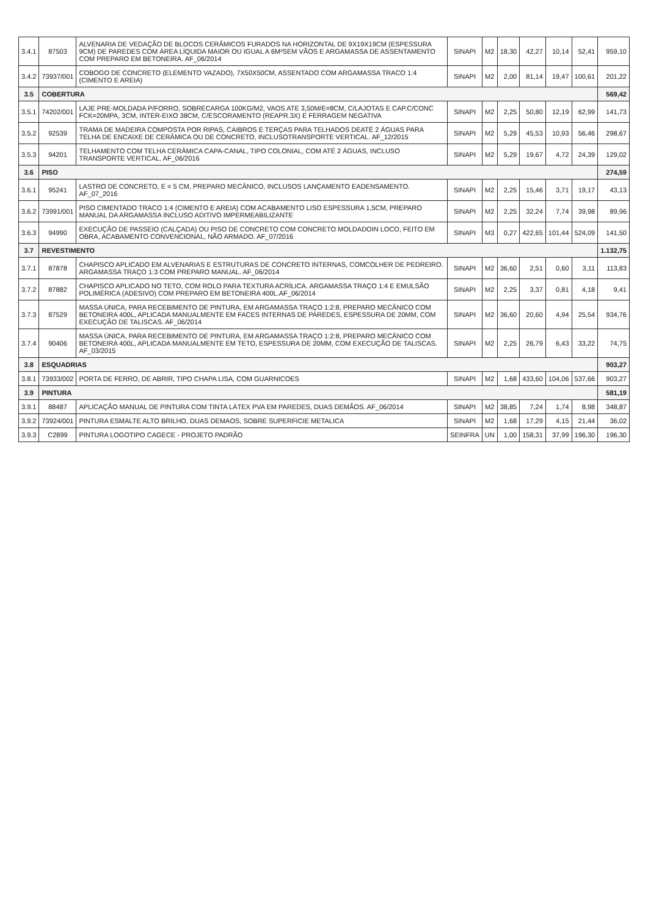| 3.4.1 | 87503 | ALVENARIA DE VEDAÇÃO DE BLOCOS CERÂMICOS FURADOS NA HORIZONTAL DE 9X19X19CM (ESPESSURA 9CM) DE PAREDES COM ÁREA LÍQUIDA MAIOR OU IGUAL A 6M²SEM VÃOS E ARGAMASSA DE ASSENTAMENTO COM PREPARO EM BETONEIRA. AF_06/2014 | SINAPI | M2 | 18,30 | 42,27 | 10,14 | 52,41 | 959,10 |
| 3.4.2 | 73937/001 | COBOGO DE CONCRETO (ELEMENTO VAZADO), 7X50X50CM, ASSENTADO COM ARGAMASSA TRACO 1:4 (CIMENTO E AREIA) | SINAPI | M2 | 2,00 | 81,14 | 19,47 | 100,61 | 201,22 |
| 3.5 | COBERTURA | | | | | | | | 569,42 |
| 3.5.1 | 74202/001 | LAJE PRE-MOLDADA P/FORRO, SOBRECARGA 100KG/M2, VAOS ATE 3,50M/E=8CM, C/LAJOTAS E CAP.C/CONC FCK=20MPA, 3CM, INTER-EIXO 38CM, C/ESCORAMENTO (REAPR.3X) E FERRAGEM NEGATIVA | SINAPI | M2 | 2,25 | 50,80 | 12,19 | 62,99 | 141,73 |
| 3.5.2 | 92539 | TRAMA DE MADEIRA COMPOSTA POR RIPAS, CAIBROS E TERÇAS PARA TELHADOS DEATÉ 2 ÁGUAS PARA TELHA DE ENCAIXE DE CERÂMICA OU DE CONCRETO, INCLUSOTRANSPORTE VERTICAL. AF_12/2015 | SINAPI | M2 | 5,29 | 45,53 | 10,93 | 56,46 | 298,67 |
| 3.5.3 | 94201 | TELHAMENTO COM TELHA CERÂMICA CAPA-CANAL, TIPO COLONIAL, COM ATÉ 2 ÁGUAS, INCLUSO TRANSPORTE VERTICAL. AF_06/2016 | SINAPI | M2 | 5,29 | 19,67 | 4,72 | 24,39 | 129,02 |
| 3.6 | PISO | | | | | | | | 274,59 |
| 3.6.1 | 95241 | LASTRO DE CONCRETO, E = 5 CM, PREPARO MECÂNICO, INCLUSOS LANÇAMENTO EADENSAMENTO. AF_07_2016 | SINAPI | M2 | 2,25 | 15,46 | 3,71 | 19,17 | 43,13 |
| 3.6.2 | 73991/001 | PISO CIMENTADO TRACO 1:4 (CIMENTO E AREIA) COM ACABAMENTO LISO ESPESSURA 1,5CM, PREPARO MANUAL DA ARGAMASSA INCLUSO ADITIVO IMPERMEABILIZANTE | SINAPI | M2 | 2,25 | 32,24 | 7,74 | 39,98 | 89,96 |
| 3.6.3 | 94990 | EXECUÇÃO DE PASSEIO (CALÇADA) OU PISO DE CONCRETO COM CONCRETO MOLDADOIN LOCO, FEITO EM OBRA, ACABAMENTO CONVENCIONAL, NÃO ARMADO. AF_07/2016 | SINAPI | M3 | 0,27 | 422,65 | 101,44 | 524,09 | 141,50 |
| 3.7 | REVESTIMENTO | | | | | | | | 1.132,75 |
| 3.7.1 | 87878 | CHAPISCO APLICADO EM ALVENARIAS E ESTRUTURAS DE CONCRETO INTERNAS, COMCOLHER DE PEDREIRO. ARGAMASSA TRAÇO 1:3 COM PREPARO MANUAL. AF_06/2014 | SINAPI | M2 | 36,60 | 2,51 | 0,60 | 3,11 | 113,83 |
| 3.7.2 | 87882 | CHAPISCO APLICADO NO TETO, COM ROLO PARA TEXTURA ACRÍLICA. ARGAMASSA TRAÇO 1:4 E EMULSÃO POLIMÉRICA (ADESIVO) COM PREPARO EM BETONEIRA 400L.AF_06/2014 | SINAPI | M2 | 2,25 | 3,37 | 0,81 | 4,18 | 9,41 |
| 3.7.3 | 87529 | MASSA ÚNICA, PARA RECEBIMENTO DE PINTURA, EM ARGAMASSA TRAÇO 1:2:8, PREPARO MECÂNICO COM BETONEIRA 400L, APLICADA MANUALMENTE EM FACES INTERNAS DE PAREDES, ESPESSURA DE 20MM, COM EXECUÇÃO DE TALISCAS. AF_06/2014 | SINAPI | M2 | 36,60 | 20,60 | 4,94 | 25,54 | 934,76 |
| 3.7.4 | 90406 | MASSA ÚNICA, PARA RECEBIMENTO DE PINTURA, EM ARGAMASSA TRAÇO 1:2:8, PREPARO MECÂNICO COM BETONEIRA 400L, APLICADA MANUALMENTE EM TETO, ESPESSURA DE 20MM, COM EXECUÇÃO DE TALISCAS. AF_03/2015 | SINAPI | M2 | 2,25 | 26,79 | 6,43 | 33,22 | 74,75 |
| 3.8 | ESQUADRIAS | | | | | | | | 903,27 |
| 3.8.1 | 73933/002 | PORTA DE FERRO, DE ABRIR, TIPO CHAPA LISA, COM GUARNICOES | SINAPI | M2 | 1,68 | 433,60 | 104,06 | 537,66 | 903,27 |
| 3.9 | PINTURA | | | | | | | | 581,19 |
| 3.9.1 | 88487 | APLICAÇÃO MANUAL DE PINTURA COM TINTA LÁTEX PVA EM PAREDES, DUAS DEMÃOS. AF_06/2014 | SINAPI | M2 | 38,85 | 7,24 | 1,74 | 8,98 | 348,87 |
| 3.9.2 | 73924/001 | PINTURA ESMALTE ALTO BRILHO, DUAS DEMAOS, SOBRE SUPERFICIE METALICA | SINAPI | M2 | 1,68 | 17,29 | 4,15 | 21,44 | 36,02 |
| 3.9.3 | C2899 | PINTURA LOGOTIPO CAGECE - PROJETO PADRÃO | SEINFRA | UN | 1,00 | 158,31 | 37,99 | 196,30 | 196,30 |